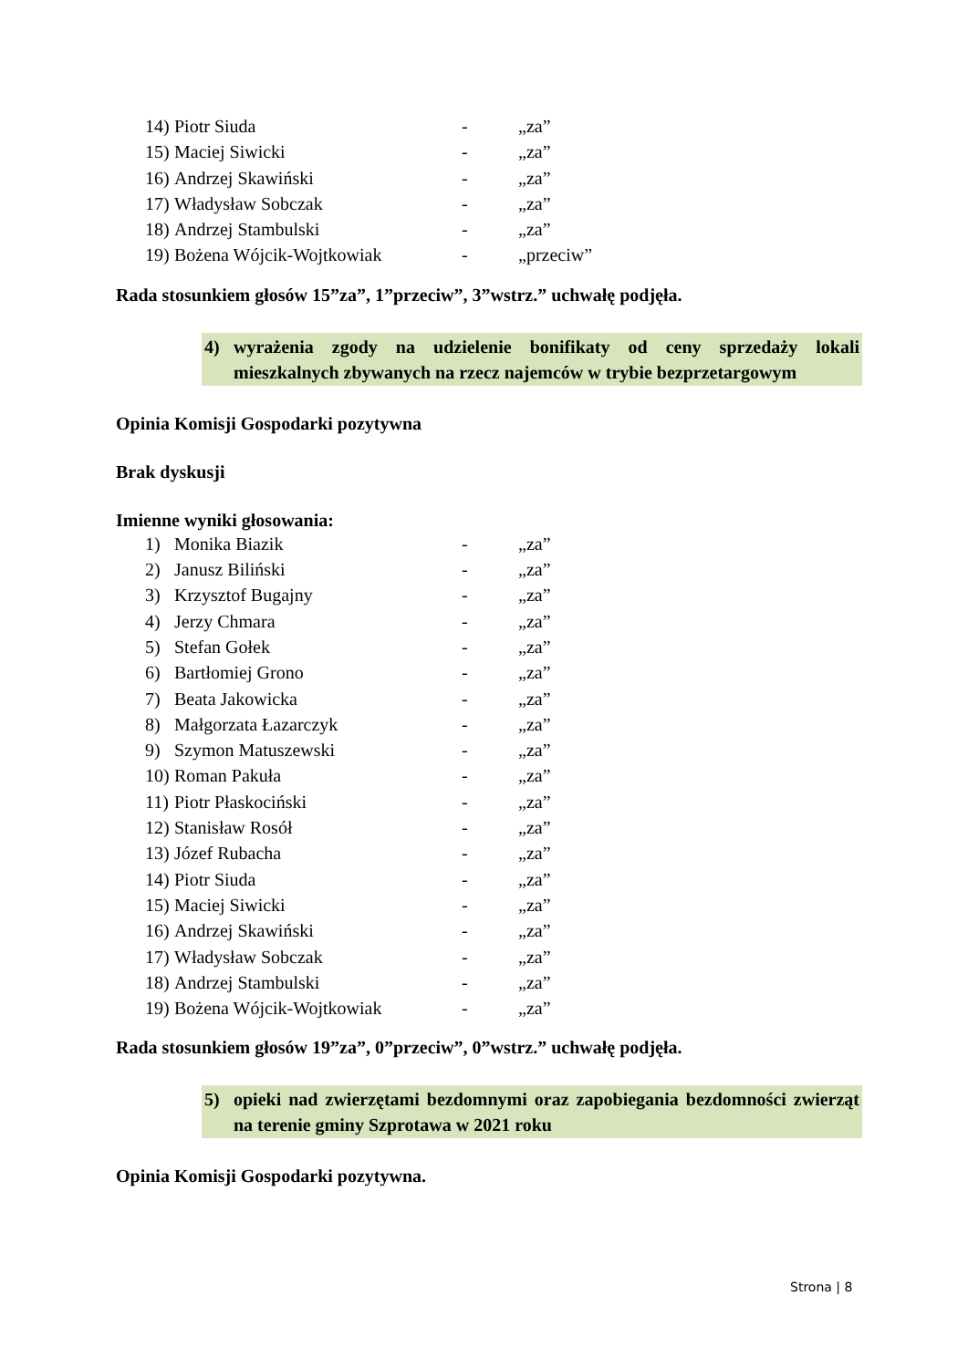14) Piotr Siuda - „za”
15) Maciej Siwicki - „za”
16) Andrzej Skawiński - „za”
17) Władysław Sobczak - „za”
18) Andrzej Stambulski - „za”
19) Bożena Wójcik-Wojtkowiak - „przeciw”
Rada stosunkiem głosów 15”za”, 1”przeciw”, 3”wstrz.” uchwałę podjęła.
4) wyrażenia zgody na udzielenie bonifikaty od ceny sprzedaży lokali mieszkalnych zbywanych na rzecz najemców w trybie bezprzetargowym
Opinia Komisji Gospodarki pozytywna
Brak dyskusji
Imienne wyniki głosowania:
1) Monika Biazik - „za”
2) Janusz Biliński - „za”
3) Krzysztof Bugajny - „za”
4) Jerzy Chmara - „za”
5) Stefan Gołek - „za”
6) Bartłomiej Grono - „za”
7) Beata Jakowicka - „za”
8) Małgorzata Łazarczyk - „za”
9) Szymon Matuszewski - „za”
10) Roman Pakuła - „za”
11) Piotr Płaskociński - „za”
12) Stanisław Rosół - „za”
13) Józef Rubacha - „za”
14) Piotr Siuda - „za”
15) Maciej Siwicki - „za”
16) Andrzej Skawiński - „za”
17) Władysław Sobczak - „za”
18) Andrzej Stambulski - „za”
19) Bożena Wójcik-Wojtkowiak - „za”
Rada stosunkiem głosów 19”za”, 0”przeciw”, 0”wstrz.” uchwałę podjęła.
5) opieki nad zwierzętami bezdomnymi oraz zapobiegania bezdomności zwierząt na terenie gminy Szprotawa w 2021 roku
Opinia Komisji Gospodarki pozytywna.
Strona | 8